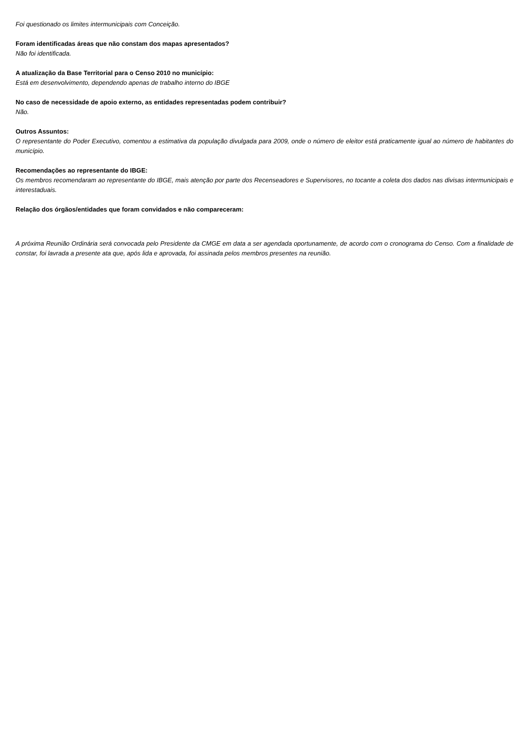Foi questionado os limites intermunicipais com Conceição.
Foram identificadas áreas que não constam dos mapas apresentados?
Não foi identificada.
A atualização da Base Territorial para o Censo 2010 no município:
Está em desenvolvimento, dependendo apenas de trabalho interno do IBGE
No caso de necessidade de apoio externo, as entidades representadas podem contribuir?
Não.
Outros Assuntos:
O representante do Poder Executivo, comentou a estimativa da população divulgada para 2009, onde o número de eleitor está praticamente igual ao número de habitantes do município.
Recomendações ao representante do IBGE:
Os membros recomendaram ao representante do IBGE, mais atenção por parte dos Recenseadores e Supervisores, no tocante a coleta dos dados nas divisas intermunicipais e interestaduais.
Relação dos órgãos/entidades que foram convidados e não compareceram:
A próxima Reunião Ordinária será convocada pelo Presidente da CMGE em data a ser agendada oportunamente, de acordo com o cronograma do Censo. Com a finalidade de constar, foi lavrada a presente ata que, após lida e aprovada, foi assinada pelos membros presentes na reunião.